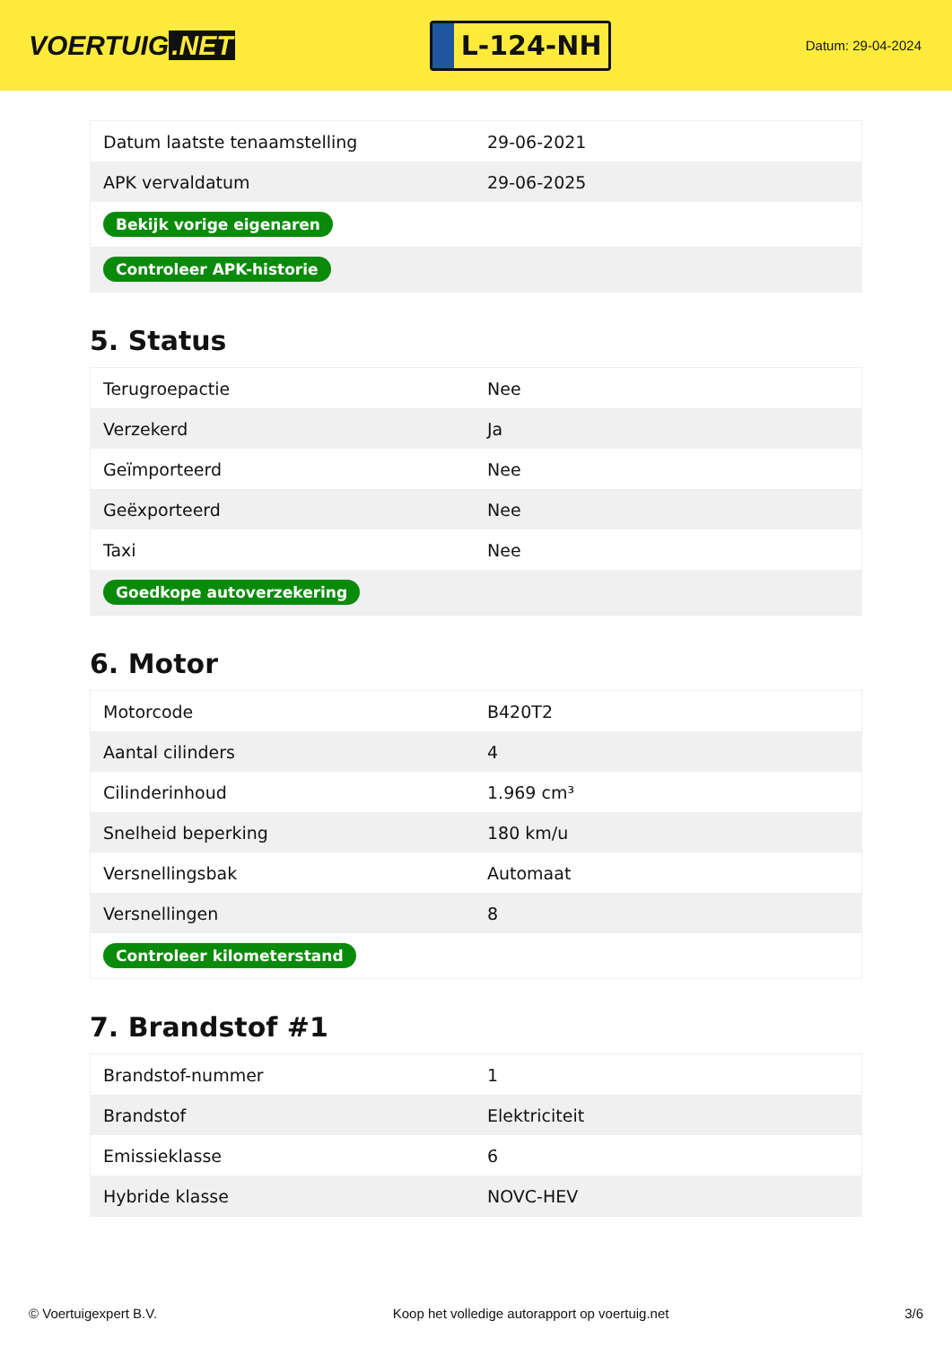VOERTUIG.NET
L-124-NH
Datum: 29-04-2024
| Datum laatste tenaamstelling | 29-06-2021 |
| APK vervaldatum | 29-06-2025 |
| Bekijk vorige eigenaren | |
| Controleer APK-historie | |
5. Status
| Terugroepactie | Nee |
| Verzekerd | Ja |
| Geïmporteerd | Nee |
| Geëxporteerd | Nee |
| Taxi | Nee |
| Goedkope autoverzekering | |
6. Motor
| Motorcode | B420T2 |
| Aantal cilinders | 4 |
| Cilinderinhoud | 1.969 cm³ |
| Snelheid beperking | 180 km/u |
| Versnellingsbak | Automaat |
| Versnellingen | 8 |
| Controleer kilometerstand | |
7. Brandstof #1
| Brandstof-nummer | 1 |
| Brandstof | Elektriciteit |
| Emissieklasse | 6 |
| Hybride klasse | NOVC-HEV |
© Voertuigexpert B.V. Koop het volledige autorapport op voertuig.net 3/6